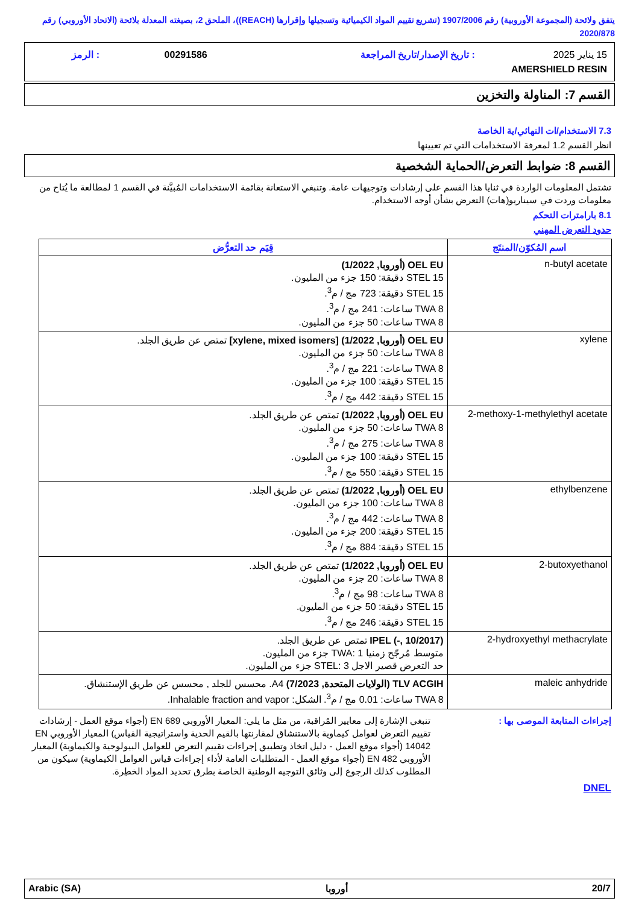يتفق ولائحة (المجموعة الأوروبية) رقم 1907/2006 (تشريع تقييم المواد الكيميائية وتسجيلها وإقرارها (REACH))، الملحق 2، بصيغته المعدلة بلائحة (الاتحاد الأوروبي) رقم 2020/878
| 15 يناير 2025 | : تاريخ الإصدار/تاريخ المراجعة | 00291586 | : الرمز |
| AMERSHIELD RESIN | | | |
القسم 7: المناولة والتخزين
7.3 الاستخدام/ات النهائي/ية الخاصة
انظر القسم 1.2 لمعرفة الاستخدامات التي تم تعيينها
القسم 8: ضوابط التعرض/الحماية الشخصية
تشتمل المعلومات الواردة في ثنايا هذا القسم على إرشادات وتوجيهات عامة. وتنبغي الاستعانة بقائمة الاستخدامات المُبيَّنة في القسم 1 لمطالعة ما يُتاح من معلومات وردت في سيناريو(هات) التعرض بشأن أوجه الاستخدام.
8.1 بارامترات التحكم
حدود التعرض المهني
| اسم المُكوّن/المنتَج | قِيَم حد التعرُّض |
| --- | --- |
| n-butyl acetate | OEL EU (أوروبا, 1/2022) STEL 15 دقيقة: 150 جزء من المليون. STEL 15 دقيقة: 723 مج / م<sup>3</sup>. TWA 8 ساعات: 241 مج / م<sup>3</sup>. TWA 8 ساعات: 50 جزء من المليون. |
| xylene | OEL EU (أوروبا, 1/2022) [xylene, mixed isomers] تمتص عن طريق الجلد. TWA 8 ساعات: 50 جزء من المليون. TWA 8 ساعات: 221 مج / م<sup>3</sup>. STEL 15 دقيقة: 100 جزء من المليون. STEL 15 دقيقة: 442 مج / م<sup>3</sup>. |
| 2-methoxy-1-methylethyl acetate | OEL EU (أوروبا, 1/2022) تمتص عن طريق الجلد. TWA 8 ساعات: 50 جزء من المليون. TWA 8 ساعات: 275 مج / م<sup>3</sup>. STEL 15 دقيقة: 100 جزء من المليون. STEL 15 دقيقة: 550 مج / م<sup>3</sup>. |
| ethylbenzene | OEL EU (أوروبا, 1/2022) تمتص عن طريق الجلد. TWA 8 ساعات: 100 جزء من المليون. TWA 8 ساعات: 442 مج / م<sup>3</sup>. STEL 15 دقيقة: 200 جزء من المليون. STEL 15 دقيقة: 884 مج / م<sup>3</sup>. |
| 2-butoxyethanol | OEL EU (أوروبا, 1/2022) تمتص عن طريق الجلد. TWA 8 ساعات: 20 جزء من المليون. TWA 8 ساعات: 98 مج / م<sup>3</sup>. STEL 15 دقيقة: 50 جزء من المليون. STEL 15 دقيقة: 246 مج / م<sup>3</sup>. |
| 2-hydroxyethyl methacrylate | IPEL (-, 10/2017) تمتص عن طريق الجلد. متوسط مُرجّح زمنيا TWA: 1 جزء من المليون. حد التعرض قصير الاجل STEL: 3 جزء من المليون. |
| maleic anhydride | TLV ACGIH (الولايات المتحدة, 7/2023) A4. محسس للجلد , محسس عن طريق الإستنشاق. TWA 8 ساعات: 0.01 مج / م<sup>3</sup>. الشكل: Inhalable fraction and vapor. |
إجراءات المتابعة الموصى بها : تنبغي الإشارة إلى معايير المُراقبة، من مثل ما يلي: المعيار الأوروبي EN 689 (أجواء موقع العمل - إرشادات تقييم التعرض لعوامل كيماوية بالاستنشاق لمقارنتها بالقيم الحدية واستراتيجية القياس) المعيار الأوروبي EN 14042 (أجواء موقع العمل - دليل اتخاذ وتطبيق إجراءات تقييم التعرض للعوامل البيولوجية والكيماوية) المعيار الأوروبي EN 482 (أجواء موقع العمل - المتطلبات العامة لأداء إجراءات قياس العوامل الكيماوية) سيكون من المطلوب كذلك الرجوع إلى وثائق التوجيه الوطنية الخاصة بطرق تحديد المواد الخطِرة.
DNEL
20/7 أوروبا Arabic (SA)